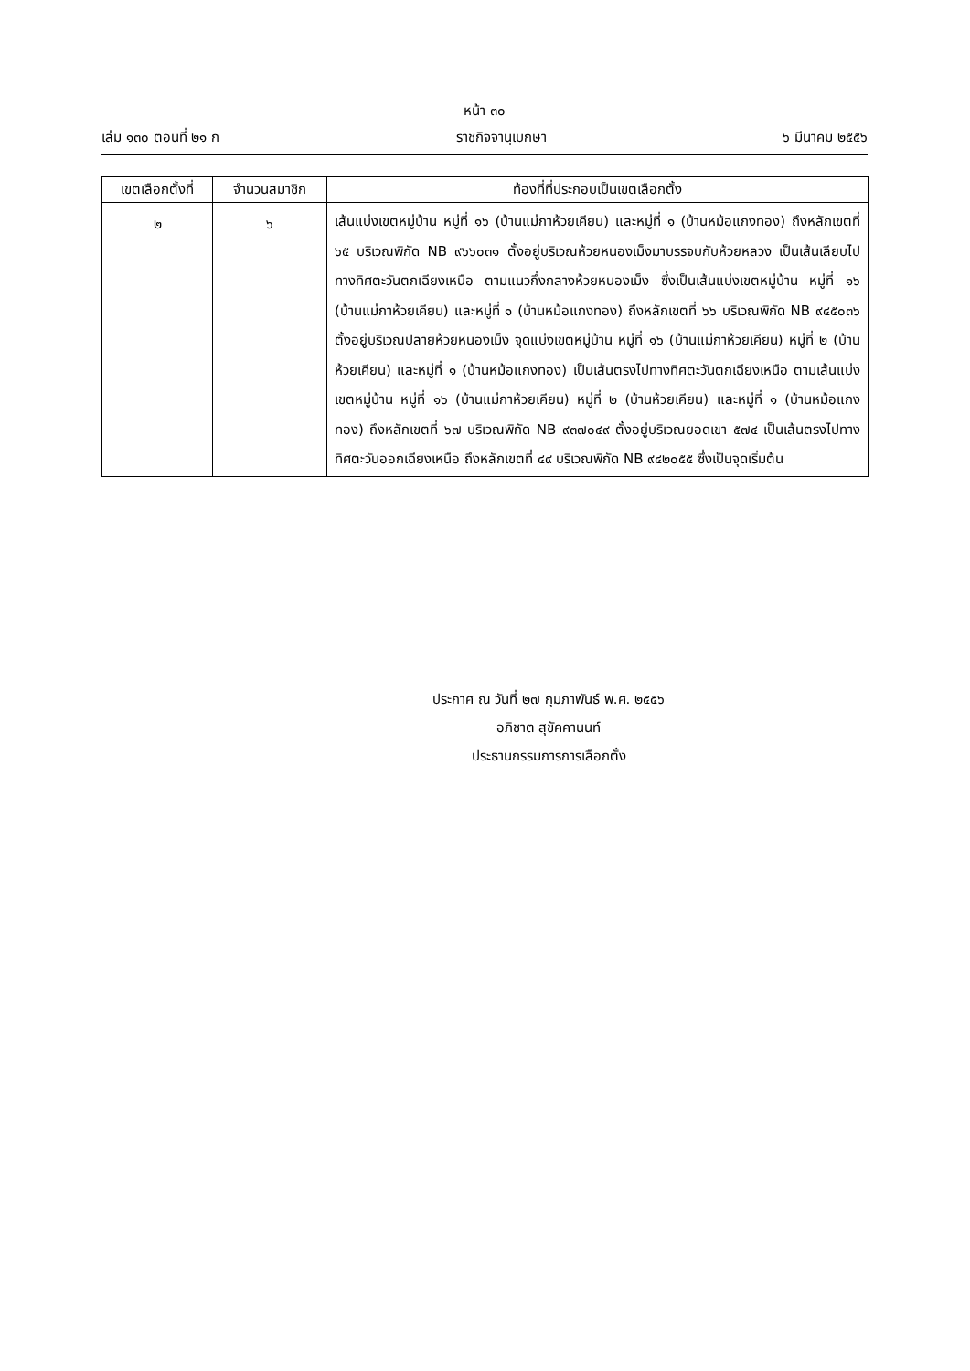หน้า ๓๐
เล่ม ๑๓๐ ตอนที่ ๒๑ ก ราชกิจจานุเบกษา ๖ มีนาคม ๒๕๕๖
| เขตเลือกตั้งที่ | จำนวนสมาชิก | ท้องที่ที่ประกอบเป็นเขตเลือกตั้ง |
| --- | --- | --- |
| ๒ | ๖ | เส้นแบ่งเขตหมู่บ้าน หมู่ที่ ๑๖ (บ้านแม่กาห้วยเคียน) และหมู่ที่ ๑ (บ้านหม้อแกงทอง) ถึงหลักเขตที่ ๖๕ บริเวณพิกัด NB ๙๖๖๐๓๑ ตั้งอยู่บริเวณห้วยหนองเม็งมาบรรจบกับห้วยหลวง เป็นเส้นเลียบไปทางทิศตะวันตกเฉียงเหนือ ตามแนวกึ่งกลางห้วยหนองเม็ง ซึ่งเป็นเส้นแบ่งเขตหมู่บ้าน หมู่ที่ ๑๖ (บ้านแม่กาห้วยเคียน) และหมู่ที่ ๑ (บ้านหม้อแกงทอง) ถึงหลักเขตที่ ๖๖ บริเวณพิกัด NB ๙๔๕๐๓๖ ตั้งอยู่บริเวณปลายห้วยหนองเม็ง จุดแบ่งเขตหมู่บ้าน หมู่ที่ ๑๖ (บ้านแม่กาห้วยเคียน) หมู่ที่ ๒ (บ้านห้วยเคียน) และหมู่ที่ ๑ (บ้านหม้อแกงทอง) เป็นเส้นตรงไปทางทิศตะวันตกเฉียงเหนือ ตามเส้นแบ่งเขตหมู่บ้าน หมู่ที่ ๑๖ (บ้านแม่กาห้วยเคียน) หมู่ที่ ๒ (บ้านห้วยเคียน) และหมู่ที่ ๑ (บ้านหม้อแกงทอง) ถึงหลักเขตที่ ๖๗ บริเวณพิกัด NB ๙๓๗๐๔๙ ตั้งอยู่บริเวณยอดเขา ๕๗๔ เป็นเส้นตรงไปทางทิศตะวันออกเฉียงเหนือ ถึงหลักเขตที่ ๔๙ บริเวณพิกัด NB ๙๔๒๐๕๕ ซึ่งเป็นจุดเริ่มต้น |
ประกาศ ณ วันที่ ๒๗ กุมภาพันธ์ พ.ศ. ๒๕๕๖
อภิชาต สุขัคคานนท์
ประธานกรรมการการเลือกตั้ง